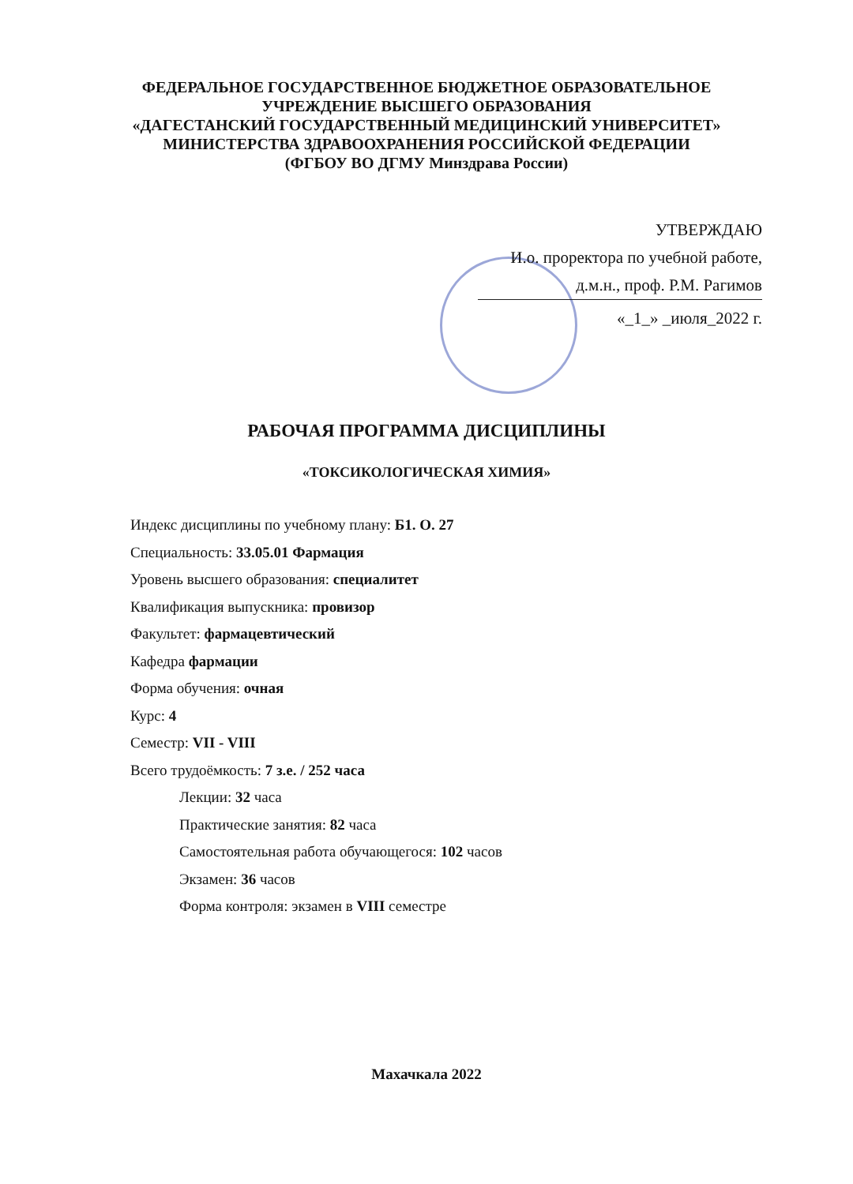ФЕДЕРАЛЬНОЕ ГОСУДАРСТВЕННОЕ БЮДЖЕТНОЕ ОБРАЗОВАТЕЛЬНОЕ
УЧРЕЖДЕНИЕ ВЫСШЕГО ОБРАЗОВАНИЯ
«ДАГЕСТАНСКИЙ ГОСУДАРСТВЕННЫЙ МЕДИЦИНСКИЙ УНИВЕРСИТЕТ»
МИНИСТЕРСТВА ЗДРАВООХРАНЕНИЯ РОССИЙСКОЙ ФЕДЕРАЦИИ
(ФГБОУ ВО ДГМУ Минздрава России)
УТВЕРЖДАЮ
И.о. проректора по учебной работе,
д.м.н., проф. Р.М. Рагимов
«_1_» _июля_2022 г.
РАБОЧАЯ ПРОГРАММА ДИСЦИПЛИНЫ
«ТОКСИКОЛОГИЧЕСКАЯ ХИМИЯ»
Индекс дисциплины по учебному плану: Б1. О. 27
Специальность: 33.05.01 Фармация
Уровень высшего образования: специалитет
Квалификация выпускника: провизор
Факультет: фармацевтический
Кафедра фармации
Форма обучения: очная
Курс: 4
Семестр: VII - VIII
Всего трудоёмкость: 7 з.е. / 252 часа
Лекции: 32 часа
Практические занятия: 82 часа
Самостоятельная работа обучающегося: 102 часов
Экзамен: 36 часов
Форма контроля: экзамен в VIII семестре
Махачкала 2022